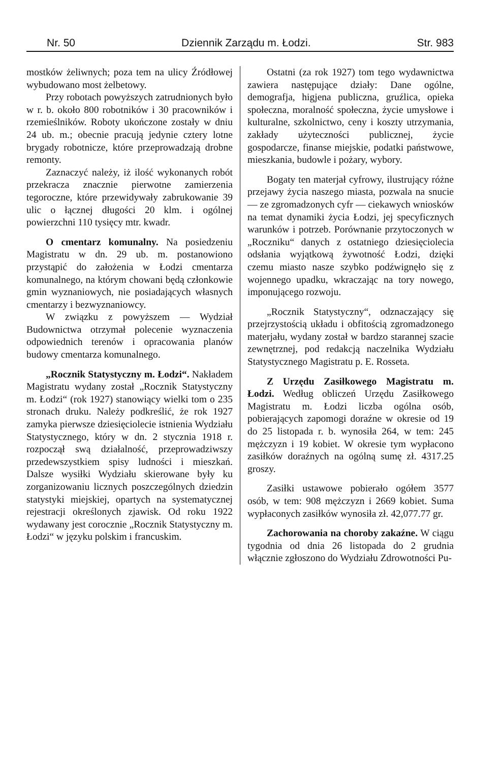Nr. 50 Dziennik Zarządu m. Łodzi. Str. 983
mostków żeliwnych; poza tem na ulicy Źródłowej wybudowano most żelbetowy.
Przy robotach powyższych zatrudnionych było w r. b. około 800 robotników i 30 pracowników i rzemieślników. Roboty ukończone zostały w dniu 24 ub. m.; obecnie pracują jedynie cztery lotne brygady robotnicze, które przeprowadzają drobne remonty.
Zaznaczyć należy, iż ilość wykonanych robót przekracza znacznie pierwotne zamierzenia tegoroczne, które przewidywały zabrukowanie 39 ulic o łącznej długości 20 klm. i ogólnej powierzchni 110 tysięcy mtr. kwadr.
O cmentarz komunalny. Na posiedzeniu Magistratu w dn. 29 ub. m. postanowiono przystąpić do założenia w Łodzi cmentarza komunalnego, na którym chowani będą członkowie gmin wyznaniowych, nie posiadających własnych cmentarzy i bezwyznaniowcy.
W związku z powyższem — Wydział Budownictwa otrzymał polecenie wyznaczenia odpowiednich terenów i opracowania planów budowy cmentarza komunalnego.
„Rocznik Statystyczny m. Łodzi“. Nakładem Magistratu wydany został „Rocznik Statystyczny m. Łodzi“ (rok 1927) stanowiący wielki tom o 235 stronach druku. Należy podkreślić, że rok 1927 zamyka pierwsze dziesięciolecie istnienia Wydziału Statystycznego, który w dn. 2 stycznia 1918 r. rozpoczął swą działalność, przeprowadziwszy przedewszystkiem spisy ludności i mieszkań. Dalsze wysiłki Wydziału skierowane były ku zorganizowaniu licznych poszczególnych dziedzin statystyki miejskiej, opartych na systematycznej rejestracji określonych zjawisk. Od roku 1922 wydawany jest corocznie „Rocznik Statystyczny m. Łodzi“ w języku polskim i francuskim.
Ostatni (za rok 1927) tom tego wydawnictwa zawiera następujące działy: Dane ogólne, demografja, higjena publiczna, gruźlica, opieka społeczna, moralność społeczna, życie umysłowe i kulturalne, szkolnictwo, ceny i koszty utrzymania, zakłady użyteczności publicznej, życie gospodarcze, finanse miejskie, podatki państwowe, mieszkania, budowle i pożary, wybory.
Bogaty ten materjał cyfrowy, ilustrujący różne przejawy życia naszego miasta, pozwala na snucie — ze zgromadzonych cyfr — ciekawych wniosków na temat dynamiki życia Łodzi, jej specyficznych warunków i potrzeb. Porównanie przytoczonych w „Roczniku“ danych z ostatniego dziesięciolecia odsłania wyjątkową żywotność Łodzi, dzięki czemu miasto nasze szybko podźwignęło się z wojennego upadku, wkraczając na tory nowego, imponującego rozwoju.
„Rocznik Statystyczny“, odznaczający się przejrzystością układu i obfitością zgromadzonego materjału, wydany został w bardzo starannej szacie zewnętrznej, pod redakcją naczelnika Wydziału Statystycznego Magistratu p. E. Rosseta.
Z Urzędu Zasiłkowego Magistratu m. Łodzi. Według obliczeń Urzędu Zasiłkowego Magistratu m. Łodzi liczba ogólna osób, pobierających zapomogi doraźne w okresie od 19 do 25 listopada r. b. wynosiła 264, w tem: 245 mężczyzn i 19 kobiet. W okresie tym wypłacono zasiłków doraźnych na ogólną sumę zł. 4317.25 groszy.
Zasiłki ustawowe pobierało ogółem 3577 osób, w tem: 908 mężczyzn i 2669 kobiet. Suma wypłaconych zasiłków wynosiła zł. 42,077.77 gr.
Zachorowania na choroby zakaźne. W ciągu tygodnia od dnia 26 listopada do 2 grudnia włącznie zgłoszono do Wydziału Zdrowotności Pu-